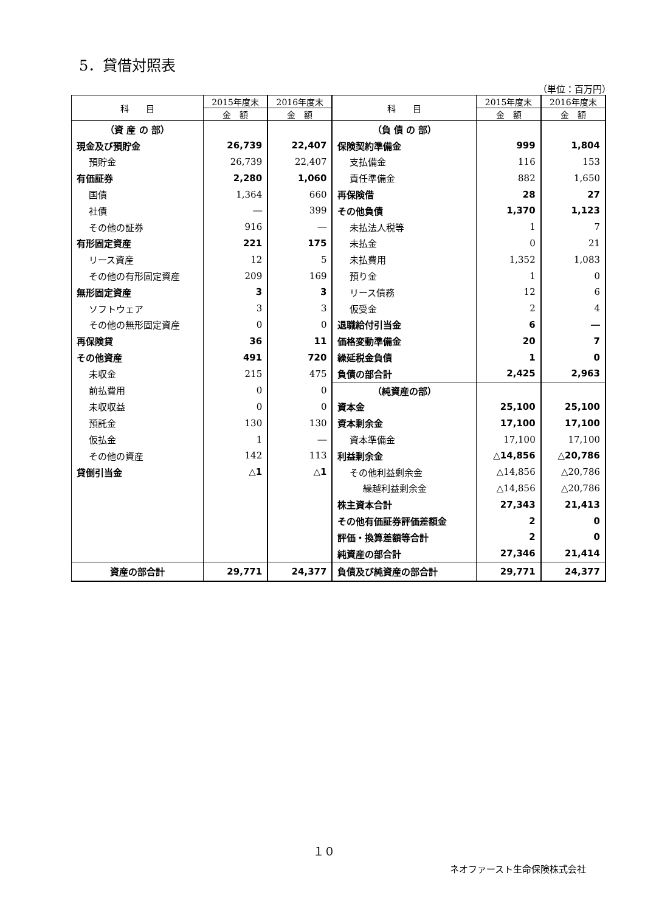5．貸借対照表
（単位：百万円）
| 科 目 | 2015年度末 | 2016年度末 | 科 目 | 2015年度末 | 2016年度末 |
| --- | --- | --- | --- | --- | --- |
| | 金 額 | 金 額 | | 金 額 | 金 額 |
| （資 産 の 部） | | | （負 債 の 部） | | |
| 現金及び預貯金 | 26,739 | 22,407 | 保険契約準備金 | 999 | 1,804 |
| 預貯金 | 26,739 | 22,407 | 支払備金 | 116 | 153 |
| 有価証券 | 2,280 | 1,060 | 責任準備金 | 882 | 1,650 |
| 国債 | 1,364 | 660 | 再保険借 | 28 | 27 |
| 社債 | ― | 399 | その他負債 | 1,370 | 1,123 |
| その他の証券 | 916 | ― | 未払法人税等 | 1 | 7 |
| 有形固定資産 | 221 | 175 | 未払金 | 0 | 21 |
| リース資産 | 12 | 5 | 未払費用 | 1,352 | 1,083 |
| その他の有形固定資産 | 209 | 169 | 預り金 | 1 | 0 |
| 無形固定資産 | 3 | 3 | リース債務 | 12 | 6 |
| ソフトウェア | 3 | 3 | 仮受金 | 2 | 4 |
| その他の無形固定資産 | 0 | 0 | 退職給付引当金 | 6 | ― |
| 再保険貸 | 36 | 11 | 価格変動準備金 | 20 | 7 |
| その他資産 | 491 | 720 | 繰延税金負債 | 1 | 0 |
| 未収金 | 215 | 475 | 負債の部合計 | 2,425 | 2,963 |
| 前払費用 | 0 | 0 | （純資産の部） | | |
| 未収収益 | 0 | 0 | 資本金 | 25,100 | 25,100 |
| 預託金 | 130 | 130 | 資本剰余金 | 17,100 | 17,100 |
| 仮払金 | 1 | ― | 資本準備金 | 17,100 | 17,100 |
| その他の資産 | 142 | 113 | 利益剰余金 | △14,856 | △20,786 |
| 貸倒引当金 | △1 | △1 | その他利益剰余金 | △14,856 | △20,786 |
| | | | 繰越利益剰余金 | △14,856 | △20,786 |
| | | | 株主資本合計 | 27,343 | 21,413 |
| | | | その他有価証券評価差額金 | 2 | 0 |
| | | | 評価・換算差額等合計 | 2 | 0 |
| | | | 純資産の部合計 | 27,346 | 21,414 |
| 資産の部合計 | 29,771 | 24,377 | 負債及び純資産の部合計 | 29,771 | 24,377 |
１０
ネオファースト生命保険株式会社